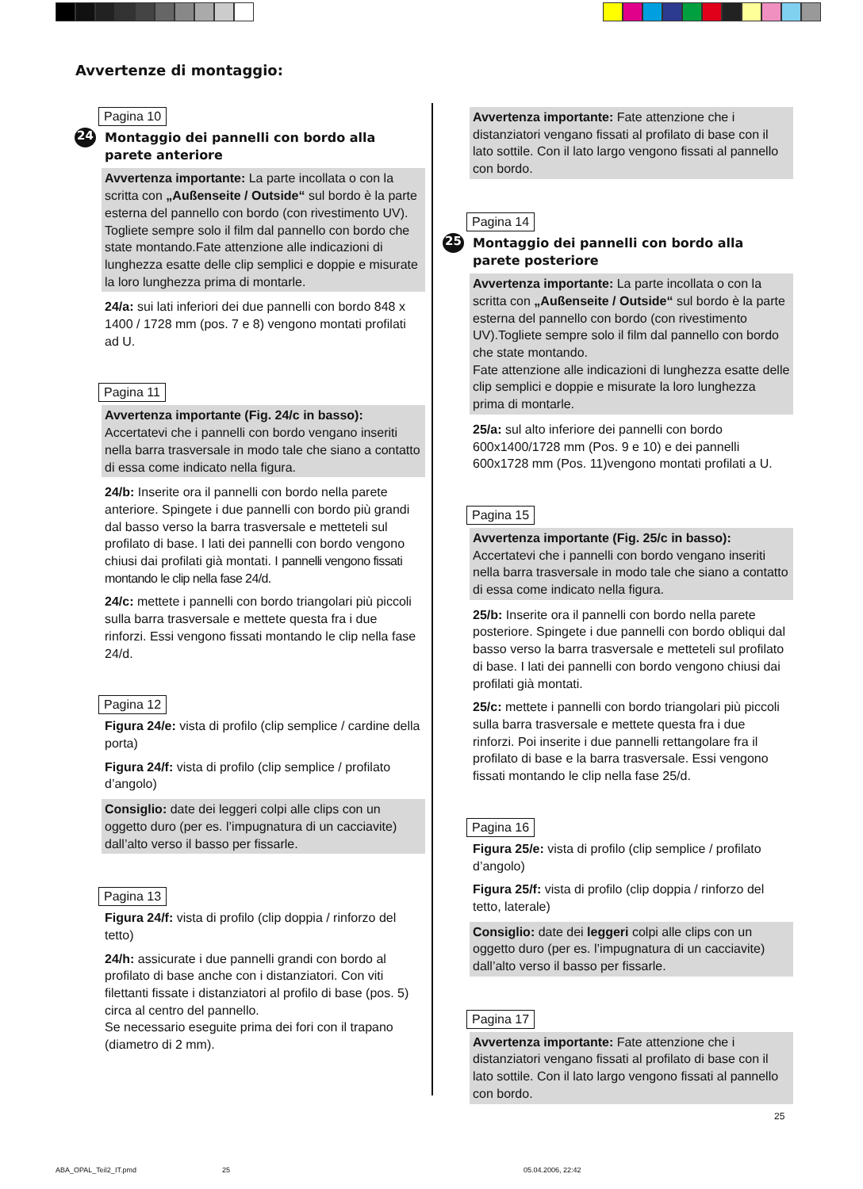Avvertenze di montaggio:
Pagina 10
24 Montaggio dei pannelli con bordo alla parete anteriore
Avvertenza importante: La parte incollata o con la scritta con „Außenseite / Outside“ sul bordo è la parte esterna del pannello con bordo (con rivestimento UV). Togliete sempre solo il film dal pannello con bordo che state montando.Fate attenzione alle indicazioni di lunghezza esatte delle clip semplici e doppie e misurate la loro lunghezza prima di montarle.
24/a: sui lati inferiori dei due pannelli con bordo 848 x 1400 / 1728 mm (pos. 7 e 8) vengono montati profilati ad U.
Pagina 11
Avvertenza importante (Fig. 24/c in basso): Accertatevi che i pannelli con bordo vengano inseriti nella barra trasversale in modo tale che siano a contatto di essa come indicato nella figura.
24/b: Inserite ora il pannelli con bordo nella parete anteriore. Spingete i due pannelli con bordo più grandi dal basso verso la barra trasversale e metteteli sul profilato di base. I lati dei pannelli con bordo vengono chiusi dai profilati già montati. I pannelli vengono fissati montando le clip nella fase 24/d.
24/c: mettete i pannelli con bordo triangolari più piccoli sulla barra trasversale e mettete questa fra i due rinforzi. Essi vengono fissati montando le clip nella fase 24/d.
Pagina 12
Figura 24/e: vista di profilo (clip semplice / cardine della porta)
Figura 24/f: vista di profilo (clip semplice / profilato d’angolo)
Consiglio: date dei leggeri colpi alle clips con un oggetto duro (per es. l’impugnatura di un cacciavite) dall’alto verso il basso per fissarle.
Pagina 13
Figura 24/f: vista di profilo (clip doppia / rinforzo del tetto)
24/h: assicurate i due pannelli grandi con bordo al profilato di base anche con i distanziatori. Con viti filettanti fissate i distanziatori al profilo di base (pos. 5) circa al centro del pannello.
Se necessario eseguite prima dei fori con il trapano (diametro di 2 mm).
Avvertenza importante: Fate attenzione che i distanziatori vengano fissati al profilato di base con il lato sottile. Con il lato largo vengono fissati al pannello con bordo.
Pagina 14
25 Montaggio dei pannelli con bordo alla parete posteriore
Avvertenza importante: La parte incollata o con la scritta con „Außenseite / Outside“ sul bordo è la parte esterna del pannello con bordo (con rivestimento UV).Togliete sempre solo il film dal pannello con bordo che state montando.
Fate attenzione alle indicazioni di lunghezza esatte delle clip semplici e doppie e misurate la loro lunghezza prima di montarle.
25/a: sul alto inferiore dei pannelli con bordo 600x1400/1728 mm (Pos. 9 e 10) e dei pannelli 600x1728 mm (Pos. 11)vengono montati profilati a U.
Pagina 15
Avvertenza importante (Fig. 25/c in basso): Accertatevi che i pannelli con bordo vengano inseriti nella barra trasversale in modo tale che siano a contatto di essa come indicato nella figura.
25/b: Inserite ora il pannelli con bordo nella parete posteriore. Spingete i due pannelli con bordo obliqui dal basso verso la barra trasversale e metteteli sul profilato di base. I lati dei pannelli con bordo vengono chiusi dai profilati già montati.
25/c: mettete i pannelli con bordo triangolari più piccoli sulla barra trasversale e mettete questa fra i due rinforzi. Poi inserite i due pannelli rettangolare fra il profilato di base e la barra trasversale. Essi vengono fissati montando le clip nella fase 25/d.
Pagina 16
Figura 25/e: vista di profilo (clip semplice / profilato d’angolo)
Figura 25/f: vista di profilo (clip doppia / rinforzo del tetto, laterale)
Consiglio: date dei leggeri colpi alle clips con un oggetto duro (per es. l’impugnatura di un cacciavite) dall’alto verso il basso per fissarle.
Pagina 17
Avvertenza importante: Fate attenzione che i distanziatori vengano fissati al profilato di base con il lato sottile. Con il lato largo vengono fissati al pannello con bordo.
25
ABA_OPAL_Teil2_IT.pmd 25 05.04.2006, 22:42